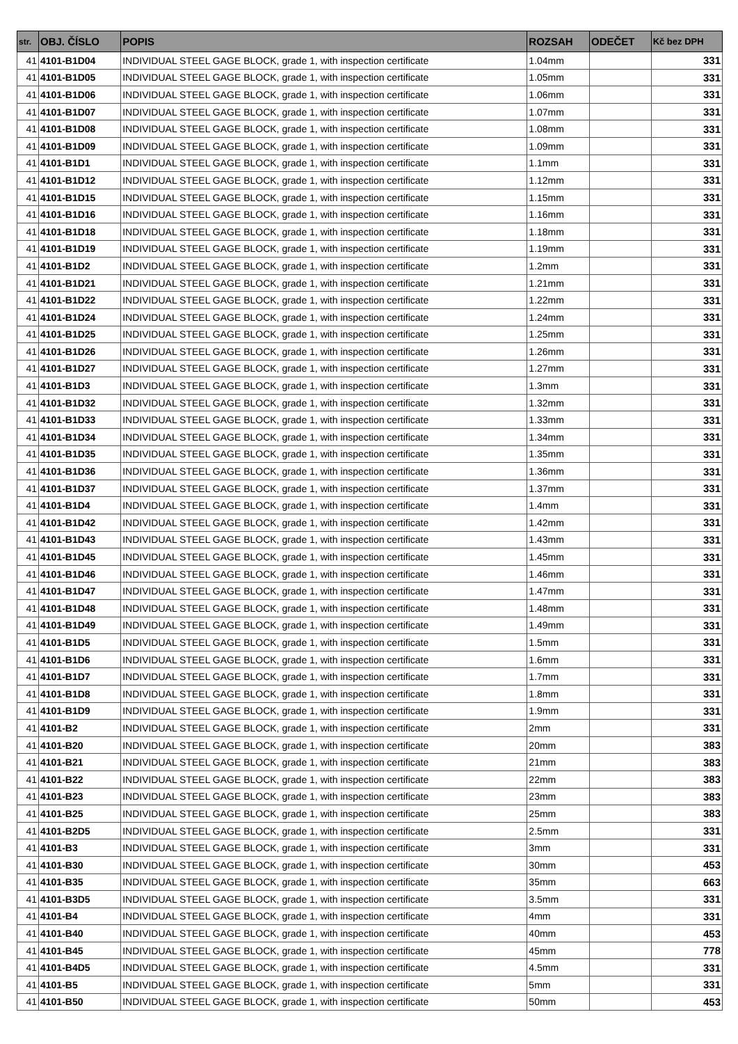| str. | OBJ. ČÍSLO | POPIS | ROZSAH | ODEČET | Kč bez DPH |
| --- | --- | --- | --- | --- | --- |
| 41 | 4101-B1D04 | INDIVIDUAL STEEL GAGE BLOCK, grade 1, with inspection certificate | 1.04mm | | 331 |
| 41 | 4101-B1D05 | INDIVIDUAL STEEL GAGE BLOCK, grade 1, with inspection certificate | 1.05mm | | 331 |
| 41 | 4101-B1D06 | INDIVIDUAL STEEL GAGE BLOCK, grade 1, with inspection certificate | 1.06mm | | 331 |
| 41 | 4101-B1D07 | INDIVIDUAL STEEL GAGE BLOCK, grade 1, with inspection certificate | 1.07mm | | 331 |
| 41 | 4101-B1D08 | INDIVIDUAL STEEL GAGE BLOCK, grade 1, with inspection certificate | 1.08mm | | 331 |
| 41 | 4101-B1D09 | INDIVIDUAL STEEL GAGE BLOCK, grade 1, with inspection certificate | 1.09mm | | 331 |
| 41 | 4101-B1D1 | INDIVIDUAL STEEL GAGE BLOCK, grade 1, with inspection certificate | 1.1mm | | 331 |
| 41 | 4101-B1D12 | INDIVIDUAL STEEL GAGE BLOCK, grade 1, with inspection certificate | 1.12mm | | 331 |
| 41 | 4101-B1D15 | INDIVIDUAL STEEL GAGE BLOCK, grade 1, with inspection certificate | 1.15mm | | 331 |
| 41 | 4101-B1D16 | INDIVIDUAL STEEL GAGE BLOCK, grade 1, with inspection certificate | 1.16mm | | 331 |
| 41 | 4101-B1D18 | INDIVIDUAL STEEL GAGE BLOCK, grade 1, with inspection certificate | 1.18mm | | 331 |
| 41 | 4101-B1D19 | INDIVIDUAL STEEL GAGE BLOCK, grade 1, with inspection certificate | 1.19mm | | 331 |
| 41 | 4101-B1D2 | INDIVIDUAL STEEL GAGE BLOCK, grade 1, with inspection certificate | 1.2mm | | 331 |
| 41 | 4101-B1D21 | INDIVIDUAL STEEL GAGE BLOCK, grade 1, with inspection certificate | 1.21mm | | 331 |
| 41 | 4101-B1D22 | INDIVIDUAL STEEL GAGE BLOCK, grade 1, with inspection certificate | 1.22mm | | 331 |
| 41 | 4101-B1D24 | INDIVIDUAL STEEL GAGE BLOCK, grade 1, with inspection certificate | 1.24mm | | 331 |
| 41 | 4101-B1D25 | INDIVIDUAL STEEL GAGE BLOCK, grade 1, with inspection certificate | 1.25mm | | 331 |
| 41 | 4101-B1D26 | INDIVIDUAL STEEL GAGE BLOCK, grade 1, with inspection certificate | 1.26mm | | 331 |
| 41 | 4101-B1D27 | INDIVIDUAL STEEL GAGE BLOCK, grade 1, with inspection certificate | 1.27mm | | 331 |
| 41 | 4101-B1D3 | INDIVIDUAL STEEL GAGE BLOCK, grade 1, with inspection certificate | 1.3mm | | 331 |
| 41 | 4101-B1D32 | INDIVIDUAL STEEL GAGE BLOCK, grade 1, with inspection certificate | 1.32mm | | 331 |
| 41 | 4101-B1D33 | INDIVIDUAL STEEL GAGE BLOCK, grade 1, with inspection certificate | 1.33mm | | 331 |
| 41 | 4101-B1D34 | INDIVIDUAL STEEL GAGE BLOCK, grade 1, with inspection certificate | 1.34mm | | 331 |
| 41 | 4101-B1D35 | INDIVIDUAL STEEL GAGE BLOCK, grade 1, with inspection certificate | 1.35mm | | 331 |
| 41 | 4101-B1D36 | INDIVIDUAL STEEL GAGE BLOCK, grade 1, with inspection certificate | 1.36mm | | 331 |
| 41 | 4101-B1D37 | INDIVIDUAL STEEL GAGE BLOCK, grade 1, with inspection certificate | 1.37mm | | 331 |
| 41 | 4101-B1D4 | INDIVIDUAL STEEL GAGE BLOCK, grade 1, with inspection certificate | 1.4mm | | 331 |
| 41 | 4101-B1D42 | INDIVIDUAL STEEL GAGE BLOCK, grade 1, with inspection certificate | 1.42mm | | 331 |
| 41 | 4101-B1D43 | INDIVIDUAL STEEL GAGE BLOCK, grade 1, with inspection certificate | 1.43mm | | 331 |
| 41 | 4101-B1D45 | INDIVIDUAL STEEL GAGE BLOCK, grade 1, with inspection certificate | 1.45mm | | 331 |
| 41 | 4101-B1D46 | INDIVIDUAL STEEL GAGE BLOCK, grade 1, with inspection certificate | 1.46mm | | 331 |
| 41 | 4101-B1D47 | INDIVIDUAL STEEL GAGE BLOCK, grade 1, with inspection certificate | 1.47mm | | 331 |
| 41 | 4101-B1D48 | INDIVIDUAL STEEL GAGE BLOCK, grade 1, with inspection certificate | 1.48mm | | 331 |
| 41 | 4101-B1D49 | INDIVIDUAL STEEL GAGE BLOCK, grade 1, with inspection certificate | 1.49mm | | 331 |
| 41 | 4101-B1D5 | INDIVIDUAL STEEL GAGE BLOCK, grade 1, with inspection certificate | 1.5mm | | 331 |
| 41 | 4101-B1D6 | INDIVIDUAL STEEL GAGE BLOCK, grade 1, with inspection certificate | 1.6mm | | 331 |
| 41 | 4101-B1D7 | INDIVIDUAL STEEL GAGE BLOCK, grade 1, with inspection certificate | 1.7mm | | 331 |
| 41 | 4101-B1D8 | INDIVIDUAL STEEL GAGE BLOCK, grade 1, with inspection certificate | 1.8mm | | 331 |
| 41 | 4101-B1D9 | INDIVIDUAL STEEL GAGE BLOCK, grade 1, with inspection certificate | 1.9mm | | 331 |
| 41 | 4101-B2 | INDIVIDUAL STEEL GAGE BLOCK, grade 1, with inspection certificate | 2mm | | 331 |
| 41 | 4101-B20 | INDIVIDUAL STEEL GAGE BLOCK, grade 1, with inspection certificate | 20mm | | 383 |
| 41 | 4101-B21 | INDIVIDUAL STEEL GAGE BLOCK, grade 1, with inspection certificate | 21mm | | 383 |
| 41 | 4101-B22 | INDIVIDUAL STEEL GAGE BLOCK, grade 1, with inspection certificate | 22mm | | 383 |
| 41 | 4101-B23 | INDIVIDUAL STEEL GAGE BLOCK, grade 1, with inspection certificate | 23mm | | 383 |
| 41 | 4101-B25 | INDIVIDUAL STEEL GAGE BLOCK, grade 1, with inspection certificate | 25mm | | 383 |
| 41 | 4101-B2D5 | INDIVIDUAL STEEL GAGE BLOCK, grade 1, with inspection certificate | 2.5mm | | 331 |
| 41 | 4101-B3 | INDIVIDUAL STEEL GAGE BLOCK, grade 1, with inspection certificate | 3mm | | 331 |
| 41 | 4101-B30 | INDIVIDUAL STEEL GAGE BLOCK, grade 1, with inspection certificate | 30mm | | 453 |
| 41 | 4101-B35 | INDIVIDUAL STEEL GAGE BLOCK, grade 1, with inspection certificate | 35mm | | 663 |
| 41 | 4101-B3D5 | INDIVIDUAL STEEL GAGE BLOCK, grade 1, with inspection certificate | 3.5mm | | 331 |
| 41 | 4101-B4 | INDIVIDUAL STEEL GAGE BLOCK, grade 1, with inspection certificate | 4mm | | 331 |
| 41 | 4101-B40 | INDIVIDUAL STEEL GAGE BLOCK, grade 1, with inspection certificate | 40mm | | 453 |
| 41 | 4101-B45 | INDIVIDUAL STEEL GAGE BLOCK, grade 1, with inspection certificate | 45mm | | 778 |
| 41 | 4101-B4D5 | INDIVIDUAL STEEL GAGE BLOCK, grade 1, with inspection certificate | 4.5mm | | 331 |
| 41 | 4101-B5 | INDIVIDUAL STEEL GAGE BLOCK, grade 1, with inspection certificate | 5mm | | 331 |
| 41 | 4101-B50 | INDIVIDUAL STEEL GAGE BLOCK, grade 1, with inspection certificate | 50mm | | 453 |